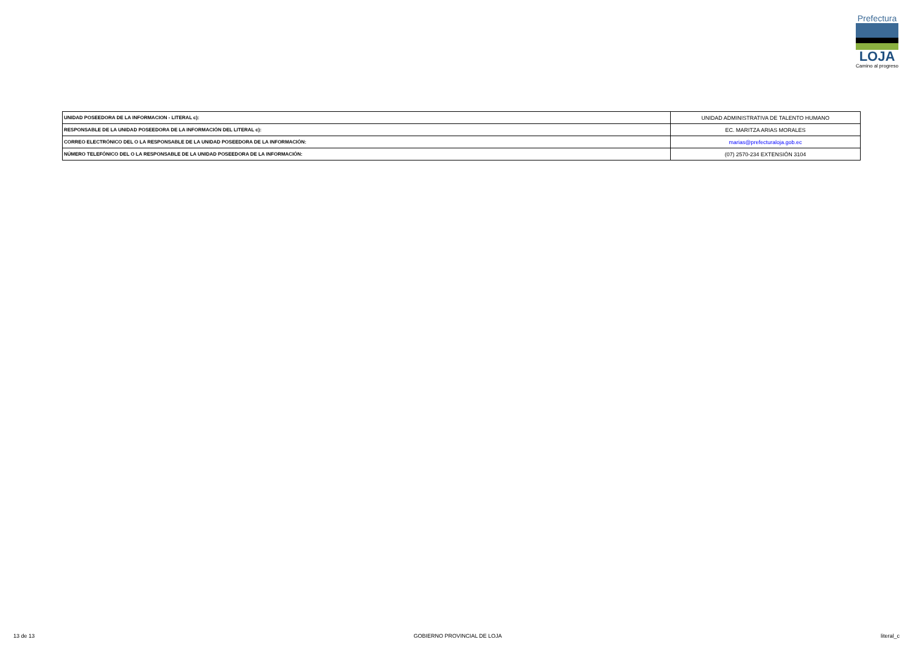Prefectura
LOJA
Camino al progreso
| UNIDAD POSEEDORA DE LA INFORMACION - LITERAL c): | UNIDAD ADMINISTRATIVA DE TALENTO HUMANO |
| RESPONSABLE DE LA UNIDAD POSEEDORA DE LA INFORMACIÓN DEL LITERAL c): | EC. MARITZA ARIAS MORALES |
| CORREO ELECTRÓNICO DEL O LA RESPONSABLE DE LA UNIDAD POSEEDORA DE LA INFORMACIÓN: | marias@prefecturaloja.gob.ec |
| NÚMERO TELEFÓNICO DEL O LA RESPONSABLE DE LA UNIDAD POSEEDORA DE LA INFORMACIÓN: | (07) 2570-234 EXTENSIÓN 3104 |
13 de 13 GOBIERNO PROVINCIAL DE LOJA literal_c